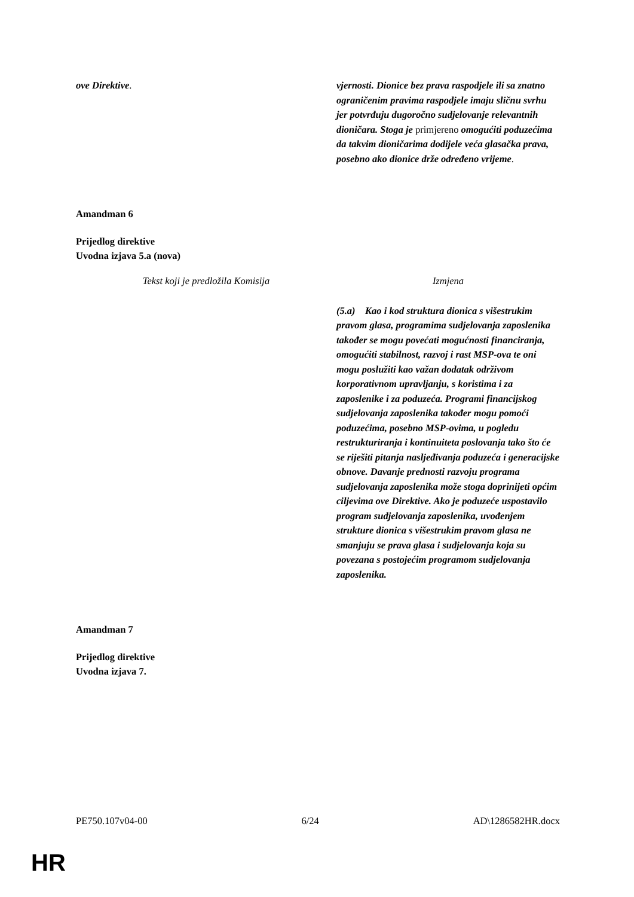| ove Direktive . | vjernosti. Dionice bez prava raspodjele ili sa znatno ograničenim pravima raspodjele imaju sličnu svrhu jer potvrđuju dugoročno sudjelovanje relevantnih dioničara. Stoga je primjereno omogućiti poduzećima da takvim dioničarima dodijele veća glasačka prava, posebno ako dionice drže određeno vrijeme . |
Amandman 6
Prijedlog direktive
Uvodna izjava 5.a (nova)
| Tekst koji je predložila Komisija | Izmjena |
| | (5.a) Kao i kod struktura dionica s višestrukim pravom glasa, programima sudjelovanja zaposlenika također se mogu povećati mogućnosti financiranja, omogućiti stabilnost, razvoj i rast MSP-ova te oni mogu poslužiti kao važan dodatak održivom korporativnom upravljanju, s koristima i za zaposlenike i za poduzeća. Programi financijskog sudjelovanja zaposlenika također mogu pomoći poduzećima, posebno MSP-ovima, u pogledu restrukturiranja i kontinuiteta poslovanja tako što će se riješiti pitanja nasljeđivanja poduzeća i generacijske obnove. Davanje prednosti razvoju programa sudjelovanja zaposlenika može stoga doprinijeti općim ciljevima ove Direktive. Ako je poduzeće uspostavilo program sudjelovanja zaposlenika, uvođenjem strukture dionica s višestrukim pravom glasa ne smanjuju se prava glasa i sudjelovanja koja su povezana s postojećim programom sudjelovanja zaposlenika. |
Amandman 7
Prijedlog direktive
Uvodna izjava 7.
PE750.107v04-00 6/24 AD\1286582HR.docx
HR